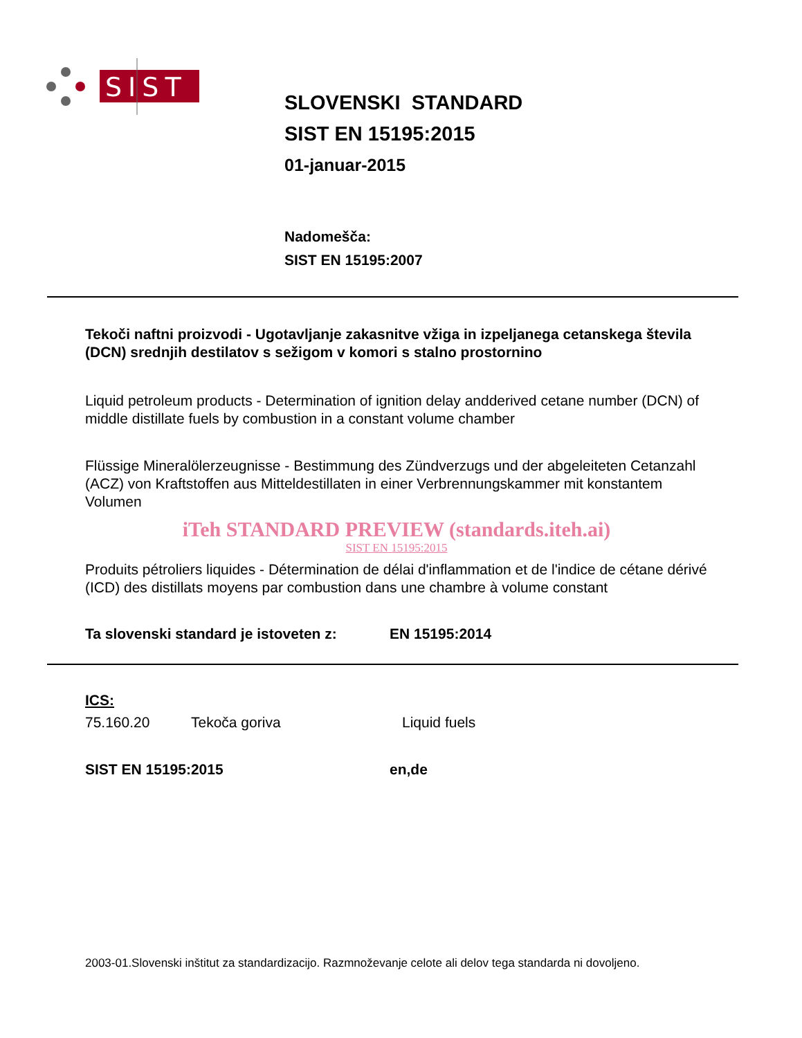SIST
SLOVENSKI STANDARD
SIST EN 15195:2015
01-januar-2015
Nadomešča:
SIST EN 15195:2007
Tekoči naftni proizvodi - Ugotavljanje zakasnitve vžiga in izpeljanega cetanskega števila (DCN) srednjih destilatov s sežigom v komori s stalno prostornino
Liquid petroleum products - Determination of ignition delay andderived cetane number (DCN) of middle distillate fuels by combustion in a constant volume chamber
Flüssige Mineralölerzeugnisse - Bestimmung des Zündverzugs und der abgeleiteten Cetanzahl (ACZ) von Kraftstoffen aus Mitteldestillaten in einer Verbrennungskammer mit konstantem Volumen
iTeh STANDARD PREVIEW (standards.iteh.ai)
SIST EN 15195:2015
Produits pétroliers liquides - Détermination de délai d'inflammation et de l'indice de cétane dérivé (ICD) des distillats moyens par combustion dans une chambre à volume constant
Ta slovenski standard je istoveten z: EN 15195:2014
ICS:
75.160.20 Tekoča goriva Liquid fuels
SIST EN 15195:2015 en,de
2003-01.Slovenski inštitut za standardizacijo. Razmnoževanje celote ali delov tega standarda ni dovoljeno.